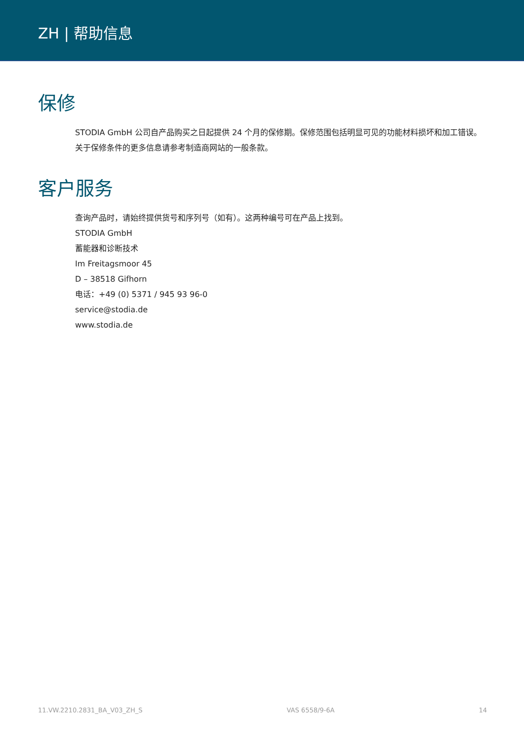ZH | 帮助信息
保修
STODIA GmbH 公司自产品购买之日起提供 24 个月的保修期。保修范围包括明显可见的功能材料损坏和加工错误。
关于保修条件的更多信息请参考制造商网站的一般条款。
客户服务
查询产品时，请始终提供货号和序列号（如有）。这两种编号可在产品上找到。
STODIA GmbH
蓄能器和诊断技术
Im Freitagsmoor 45
D – 38518 Gifhorn
电话：+49 (0) 5371 / 945 93 96-0
service@stodia.de
www.stodia.de
11.VW.2210.2831_BA_V03_ZH_S VAS 6558/9-6A 14